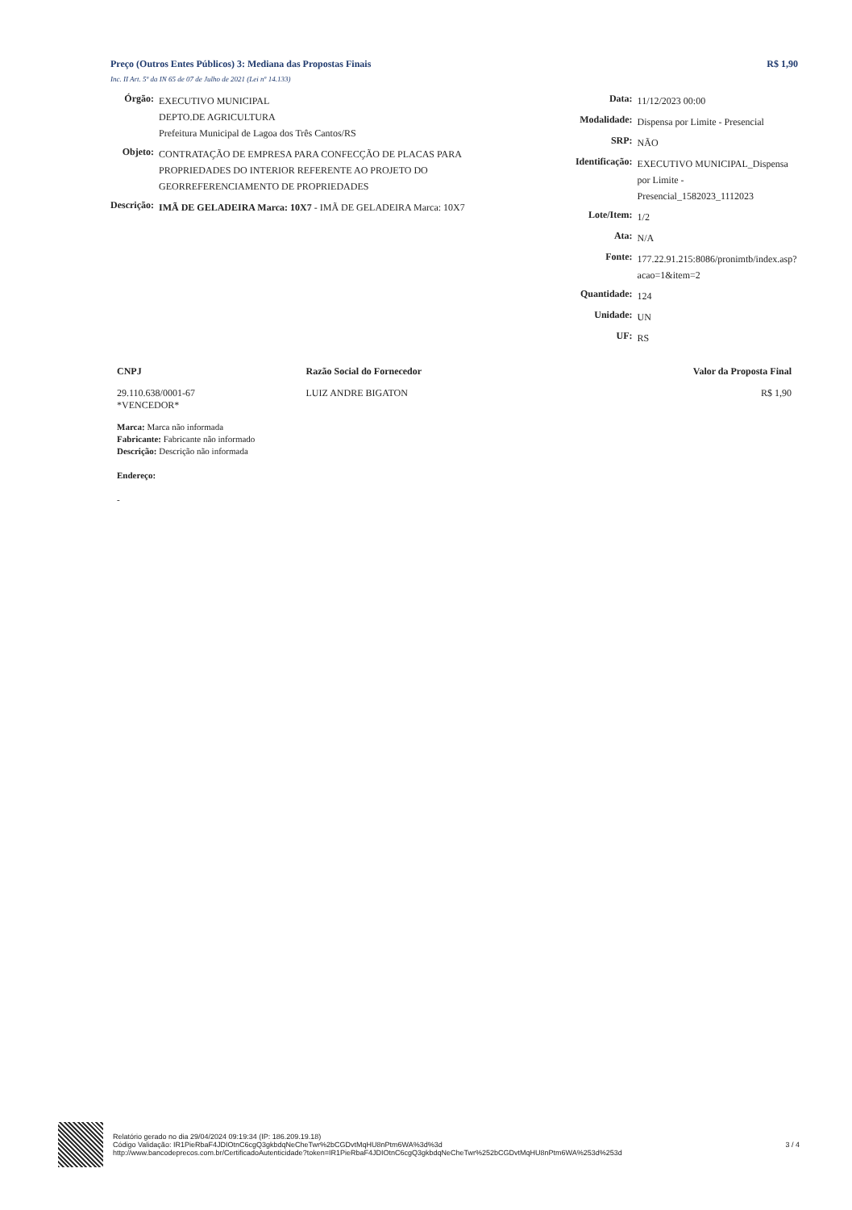Preço (Outros Entes Públicos) 3: Mediana das Propostas Finais R$ 1,90
Inc. II Art. 5º da IN 65 de 07 de Julho de 2021 (Lei nº 14.133)
| Órgão: | EXECUTIVO MUNICIPAL DEPTO.DE AGRICULTURA Prefeitura Municipal de Lagoa dos Três Cantos/RS |
| Objeto: | CONTRATAÇÃO DE EMPRESA PARA CONFECÇÃO DE PLACAS PARA PROPRIEDADES DO INTERIOR REFERENTE AO PROJETO DO GEORREFERENCIAMENTO DE PROPRIEDADES |
| Descrição: | IMÃ DE GELADEIRA Marca: 10X7 - IMÃ DE GELADEIRA Marca: 10X7 |
| Data: | 11/12/2023 00:00 |
| Modalidade: | Dispensa por Limite - Presencial |
| SRP: | NÃO |
| Identificação: | EXECUTIVO MUNICIPAL_Dispensa por Limite - Presencial_1582023_1112023 |
| Lote/Item: | 1/2 |
| Ata: | N/A |
| Fonte: | 177.22.91.215:8086/pronimtb/index.asp?acao=1&item=2 |
| Quantidade: | 124 |
| Unidade: | UN |
| UF: | RS |
| CNPJ | Razão Social do Fornecedor | Valor da Proposta Final |
| --- | --- | --- |
| 29.110.638/0001-67 *VENCEDOR* | LUIZ ANDRE BIGATON | R$ 1,90 |
| Marca: Marca não informada Fabricante: Fabricante não informado Descrição: Descrição não informada Endereço: - | | |
Relatório gerado no dia 29/04/2024 09:19:34 (IP: 186.209.19.18)
Código Validação: IR1PieRbaF4JDIOtnC6cgQ3gkbdqNeCheTwr%2bCGDvtMqHU8nPtm6WA%3d%3d
http://www.bancodeprecos.com.br/CertificadoAutenticidade?token=IR1PieRbaF4JDIOtnC6cgQ3gkbdqNeCheTwr%252bCGDvtMqHU8nPtm6WA%253d%253d
3 / 4